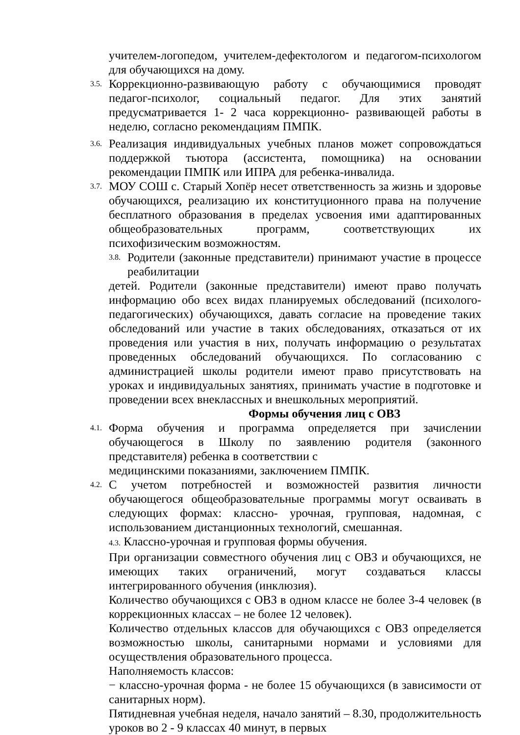учителем-логопедом, учителем-дефектологом и педагогом-психологом для обучающихся на дому.
3.5.
Коррекционно-развивающую работу с обучающимися проводят педагог-психолог, социальный педагог. Для этих занятий предусматривается 1- 2 часа коррекционно- развивающей работы в неделю, согласно рекомендациям ПМПК.
3.6.
Реализация индивидуальных учебных планов может сопровождаться поддержкой тьютора (ассистента, помощника) на основании рекомендации ПМПК или ИПРА для ребенка-инвалида.
3.7.
МОУ СОШ с. Старый Хопёр несет ответственность за жизнь и здоровье обучающихся, реализацию их конституционного права на получение бесплатного образования в пределах усвоения ими адаптированных общеобразовательных программ, соответствующих их психофизическим возможностям.
3.8.
Родители (законные представители) принимают участие в процессе реабилитации
детей. Родители (законные представители) имеют право получать информацию обо всех видах планируемых обследований (психолого-педагогических) обучающихся, давать согласие на проведение таких обследований или участие в таких обследованиях, отказаться от их проведения или участия в них, получать информацию о результатах проведенных обследований обучающихся. По согласованию с администрацией школы родители имеют право присутствовать на уроках и индивидуальных занятиях, принимать участие в подготовке и проведении всех внеклассных и внешкольных мероприятий.
Формы обучения лиц с ОВЗ
4.1.
Форма обучения и программа определяется при зачислении обучающегося в Школу по заявлению родителя (законного представителя) ребенка в соответствии с
медицинскими показаниями, заключением ПМПК.
4.2.
С учетом потребностей и возможностей развития личности обучающегося общеобразовательные программы могут осваивать в следующих формах: классно- урочная, групповая, надомная, с использованием дистанционных технологий, смешанная.
4.3. Классно-урочная и групповая формы обучения.
При организации совместного обучения лиц с ОВЗ и обучающихся, не имеющих таких ограничений, могут создаваться классы интегрированного обучения (инклюзия).
Количество обучающихся с ОВЗ в одном классе не более 3-4 человек (в коррекционных классах – не более 12 человек).
Количество отдельных классов для обучающихся с ОВЗ определяется возможностью школы, санитарными нормами и условиями для осуществления образовательного процесса.
Наполняемость классов:
− классно-урочная форма - не более 15 обучающихся (в зависимости от санитарных норм).
Пятидневная учебная неделя, начало занятий – 8.30, продолжительность уроков во 2 - 9 классах 40 минут, в первых